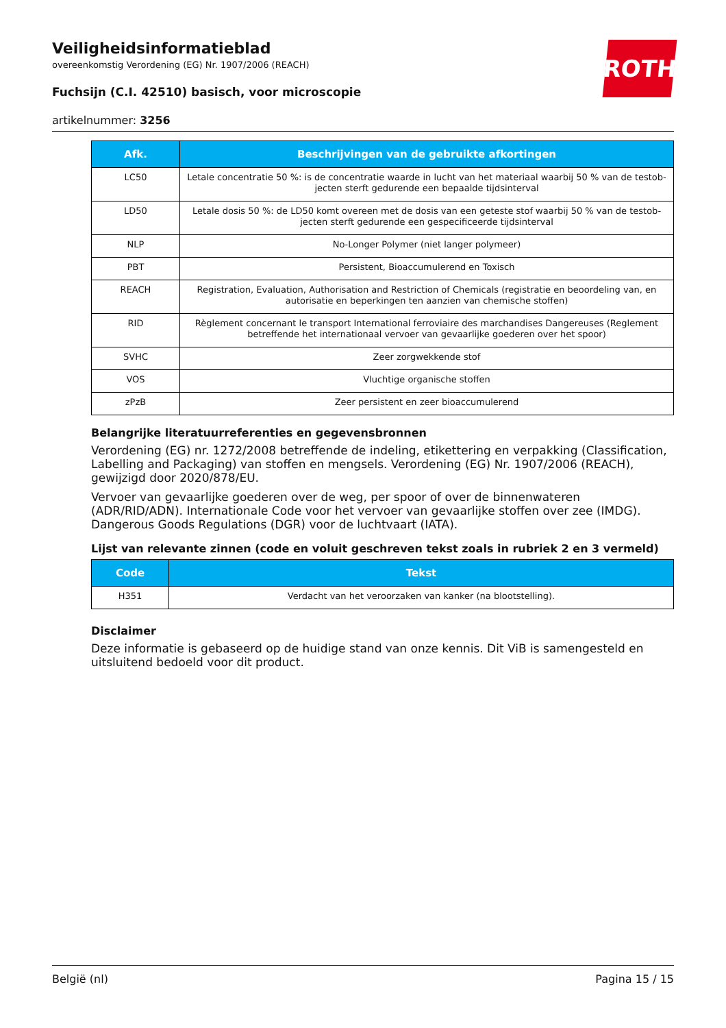ROTH
Veiligheidsinformatieblad
overeenkomstig Verordening (EG) Nr. 1907/2006 (REACH)
Fuchsijn (C.I. 42510) basisch, voor microscopie
artikelnummer: 3256
| Afk. | Beschrijvingen van de gebruikte afkortingen |
| --- | --- |
| LC50 | Letale concentratie 50 %: is de concentratie waarde in lucht van het materiaal waarbij 50 % van de testob­jecten sterft gedurende een bepaalde tijdsinterval |
| LD50 | Letale dosis 50 %: de LD50 komt overeen met de dosis van een geteste stof waarbij 50 % van de testob­jecten sterft gedurende een gespecificeerde tijdsinterval |
| NLP | No-Longer Polymer (niet langer polymeer) |
| PBT | Persistent, Bioaccumulerend en Toxisch |
| REACH | Registration, Evaluation, Authorisation and Restriction of Chemicals (registratie en beoordeling van, en autorisatie en beperkingen ten aanzien van chemische stoffen) |
| RID | Règlement concernant le transport International ferroviaire des marchandises Dangereuses (Reglement betreffende het internationaal vervoer van gevaarlijke goederen over het spoor) |
| SVHC | Zeer zorgwekkende stof |
| VOS | Vluchtige organische stoffen |
| zPzB | Zeer persistent en zeer bioaccumulerend |
Belangrijke literatuurreferenties en gegevensbronnen
Verordening (EG) nr. 1272/2008 betreffende de indeling, etikettering en verpakking (Classification, La­belling and Packaging) van stoffen en mengsels. Verordening (EG) Nr. 1907/2006 (REACH), gewijzigd door 2020/878/EU.
Vervoer van gevaarlijke goederen over de weg, per spoor of over de binnenwateren (ADR/RID/ADN). Internationale Code voor het vervoer van gevaarlijke stoffen over zee (IMDG). Dangerous Goods Re­gulations (DGR) voor de luchtvaart (IATA).
Lijst van relevante zinnen (code en voluit geschreven tekst zoals in rubriek 2 en 3 vermeld)
| Code | Tekst |
| --- | --- |
| H351 | Verdacht van het veroorzaken van kanker (na blootstelling). |
Disclaimer
Deze informatie is gebaseerd op de huidige stand van onze kennis. Dit ViB is samengesteld en uitslui­tend bedoeld voor dit product.
België (nl) Pagina 15 / 15